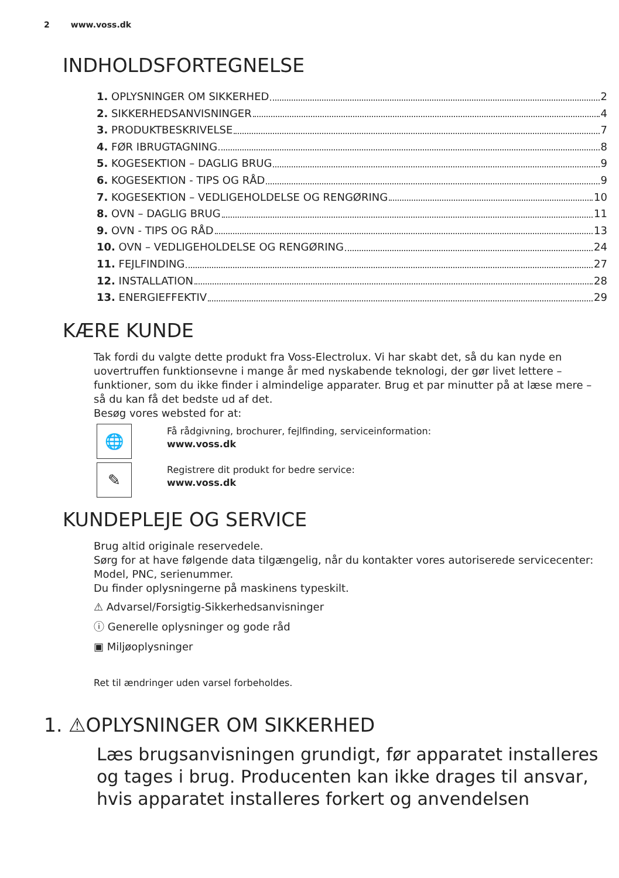2 www.voss.dk
INDHOLDSFORTEGNELSE
1. OPLYSNINGER OM SIKKERHED 2
2. SIKKERHEDSANVISNINGER 4
3. PRODUKTBESKRIVELSE 7
4. FØR IBRUGTAGNING 8
5. KOGESEKTION – DAGLIG BRUG 9
6. KOGESEKTION - TIPS OG RÅD 9
7. KOGESEKTION – VEDLIGEHOLDELSE OG RENGØRING 10
8. OVN – DAGLIG BRUG 11
9. OVN - TIPS OG RÅD 13
10. OVN – VEDLIGEHOLDELSE OG RENGØRING 24
11. FEJLFINDING 27
12. INSTALLATION 28
13. ENERGIEFFEKTIV 29
KÆRE KUNDE
Tak fordi du valgte dette produkt fra Voss-Electrolux. Vi har skabt det, så du kan nyde en uovertruffen funktionsevne i mange år med nyskabende teknologi, der gør livet lettere – funktioner, som du ikke finder i almindelige apparater. Brug et par minutter på at læse mere – så du kan få det bedste ud af det.
Besøg vores websted for at:
🌐
Få rådgivning, brochurer, fejlfinding, serviceinformation:
www.voss.dk
✎
Registrere dit produkt for bedre service:
www.voss.dk
KUNDEPLEJE OG SERVICE
Brug altid originale reservedele.
Sørg for at have følgende data tilgængelig, når du kontakter vores autoriserede servicecenter: Model, PNC, serienummer.
Du finder oplysningerne på maskinens typeskilt.
⚠ Advarsel/Forsigtig-Sikkerhedsanvisninger
ⓘ Generelle oplysninger og gode råd
▣ Miljøoplysninger
Ret til ændringer uden varsel forbeholdes.
1. ⚠OPLYSNINGER OM SIKKERHED
Læs brugsanvisningen grundigt, før apparatet installeres og tages i brug. Producenten kan ikke drages til ansvar, hvis apparatet installeres forkert og anvendelsen